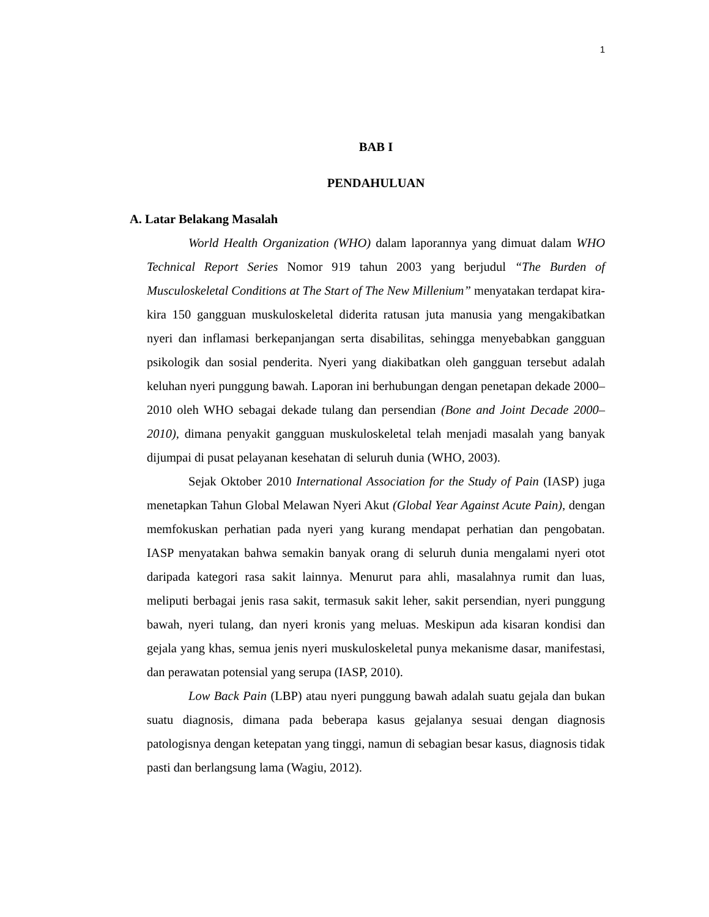1
BAB I
PENDAHULUAN
A. Latar Belakang Masalah
World Health Organization (WHO) dalam laporannya yang dimuat dalam WHO Technical Report Series Nomor 919 tahun 2003 yang berjudul “The Burden of Musculoskeletal Conditions at The Start of The New Millenium” menyatakan terdapat kira-kira 150 gangguan muskuloskeletal diderita ratusan juta manusia yang mengakibatkan nyeri dan inflamasi berkepanjangan serta disabilitas, sehingga menyebabkan gangguan psikologik dan sosial penderita. Nyeri yang diakibatkan oleh gangguan tersebut adalah keluhan nyeri punggung bawah. Laporan ini berhubungan dengan penetapan dekade 2000–2010 oleh WHO sebagai dekade tulang dan persendian (Bone and Joint Decade 2000–2010), dimana penyakit gangguan muskuloskeletal telah menjadi masalah yang banyak dijumpai di pusat pelayanan kesehatan di seluruh dunia (WHO, 2003).
Sejak Oktober 2010 International Association for the Study of Pain (IASP) juga menetapkan Tahun Global Melawan Nyeri Akut (Global Year Against Acute Pain), dengan memfokuskan perhatian pada nyeri yang kurang mendapat perhatian dan pengobatan. IASP menyatakan bahwa semakin banyak orang di seluruh dunia mengalami nyeri otot daripada kategori rasa sakit lainnya. Menurut para ahli, masalahnya rumit dan luas, meliputi berbagai jenis rasa sakit, termasuk sakit leher, sakit persendian, nyeri punggung bawah, nyeri tulang, dan nyeri kronis yang meluas. Meskipun ada kisaran kondisi dan gejala yang khas, semua jenis nyeri muskuloskeletal punya mekanisme dasar, manifestasi, dan perawatan potensial yang serupa (IASP, 2010).
Low Back Pain (LBP) atau nyeri punggung bawah adalah suatu gejala dan bukan suatu diagnosis, dimana pada beberapa kasus gejalanya sesuai dengan diagnosis patologisnya dengan ketepatan yang tinggi, namun di sebagian besar kasus, diagnosis tidak pasti dan berlangsung lama (Wagiu, 2012).